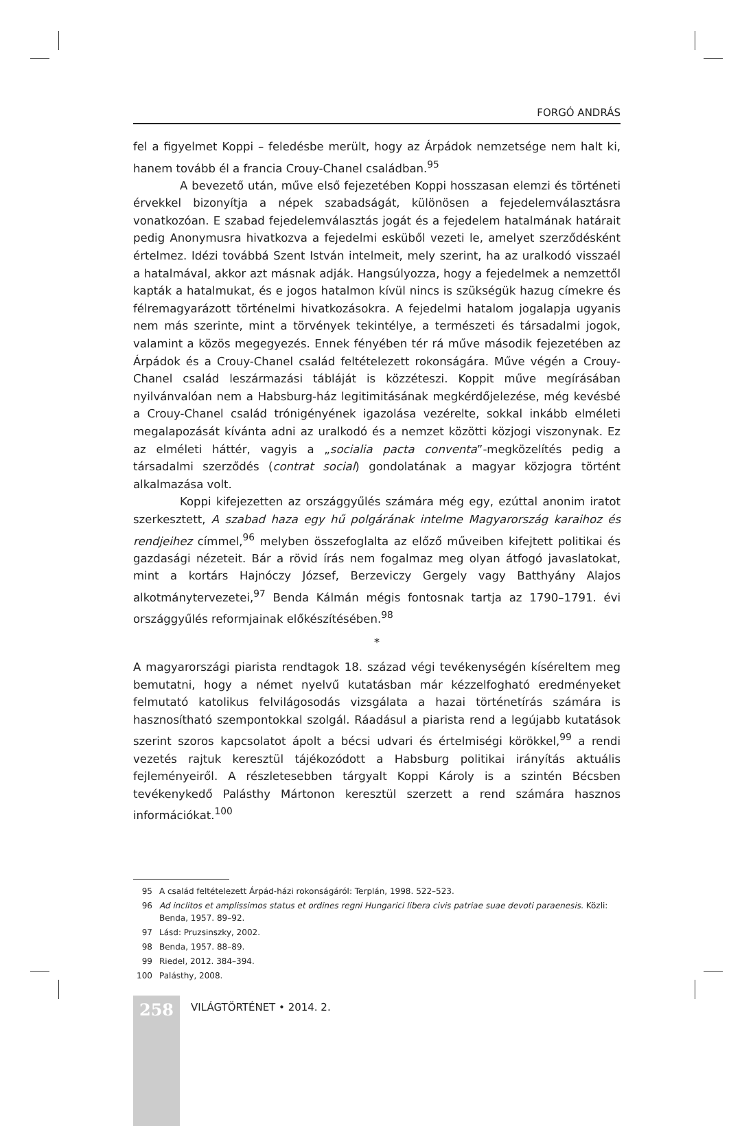FORGÓ ANDRÁS
fel a figyelmet Koppi – feledésbe merült, hogy az Árpádok nemzetsége nem halt ki, hanem tovább él a francia Crouy-Chanel családban.<sup>95</sup>
A bevezető után, műve első fejezetében Koppi hosszasan elemzi és történeti érvekkel bizonyítja a népek szabadságát, különösen a fejedelemválasztásra vonatkozóan. E szabad fejedelemválasztás jogát és a fejedelem hatalmának határait pedig Anonymusra hivatkozva a fejedelmi esküből vezeti le, amelyet szerződésként értelmez. Idézi továbbá Szent István intelmeit, mely szerint, ha az uralkodó visszaél a hatalmával, akkor azt másnak adják. Hangsúlyozza, hogy a fejedelmek a nemzettől kapták a hatalmukat, és e jogos hatalmon kívül nincs is szükségük hazug címekre és félremagyarázott történelmi hivatkozásokra. A fejedelmi hatalom jogalapja ugyanis nem más szerinte, mint a törvények tekintélye, a természeti és társadalmi jogok, valamint a közös megegyezés. Ennek fényében tér rá műve második fejezetében az Árpádok és a Crouy-Chanel család feltételezett rokonságára. Műve végén a Crouy-Chanel család leszármazási tábláját is közzéteszi. Koppit műve megírásában nyilvánvalóan nem a Habsburg-ház legitimitásának megkérdőjelezése, még kevésbé a Crouy-Chanel család trónigényének igazolása vezérelte, sokkal inkább elméleti megalapozását kívánta adni az uralkodó és a nemzet közötti közjogi viszonynak. Ez az elméleti háttér, vagyis a „socialia pacta conventa”-megközelítés pedig a társadalmi szerződés (contrat social) gondolatának a magyar közjogra történt alkalmazása volt.
Koppi kifejezetten az országgyűlés számára még egy, ezúttal anonim iratot szerkesztett, A szabad haza egy hű polgárának intelme Magyarország karaihoz és rendjeihez címmel,<sup>96</sup> melyben összefoglalta az előző műveiben kifejtett politikai és gazdasági nézeteit. Bár a rövid írás nem fogalmaz meg olyan átfogó javaslatokat, mint a kortárs Hajnóczy József, Berzeviczy Gergely vagy Batthyány Alajos alkotmánytervezetei,<sup>97</sup> Benda Kálmán mégis fontosnak tartja az 1790–1791. évi országgyűlés reformjainak előkészítésében.<sup>98</sup>
*
A magyarországi piarista rendtagok 18. század végi tevékenységén kíséreltem meg bemutatni, hogy a német nyelvű kutatásban már kézzelfogható eredményeket felmutató katolikus felvilágosodás vizsgálata a hazai történetírás számára is hasznosítható szempontokkal szolgál. Ráadásul a piarista rend a legújabb kutatások szerint szoros kapcsolatot ápolt a bécsi udvari és értelmiségi körökkel,<sup>99</sup> a rendi vezetés rajtuk keresztül tájékozódott a Habsburg politikai irányítás aktuális fejleményeiről. A részletesebben tárgyalt Koppi Károly is a szintén Bécsben tevékenykedő Palásthy Mártonon keresztül szerzett a rend számára hasznos információkat.<sup>100</sup>
95 A család feltételezett Árpád-házi rokonságáról: Terplán, 1998. 522–523.
96 Ad inclitos et amplissimos status et ordines regni Hungarici libera civis patriae suae devoti paraenesis. Közli: Benda, 1957. 89–92.
97 Lásd: Pruzsinszky, 2002.
98 Benda, 1957. 88–89.
99 Riedel, 2012. 384–394.
100 Palásthy, 2008.
258
VILÁGTÖRTÉNET • 2014. 2.